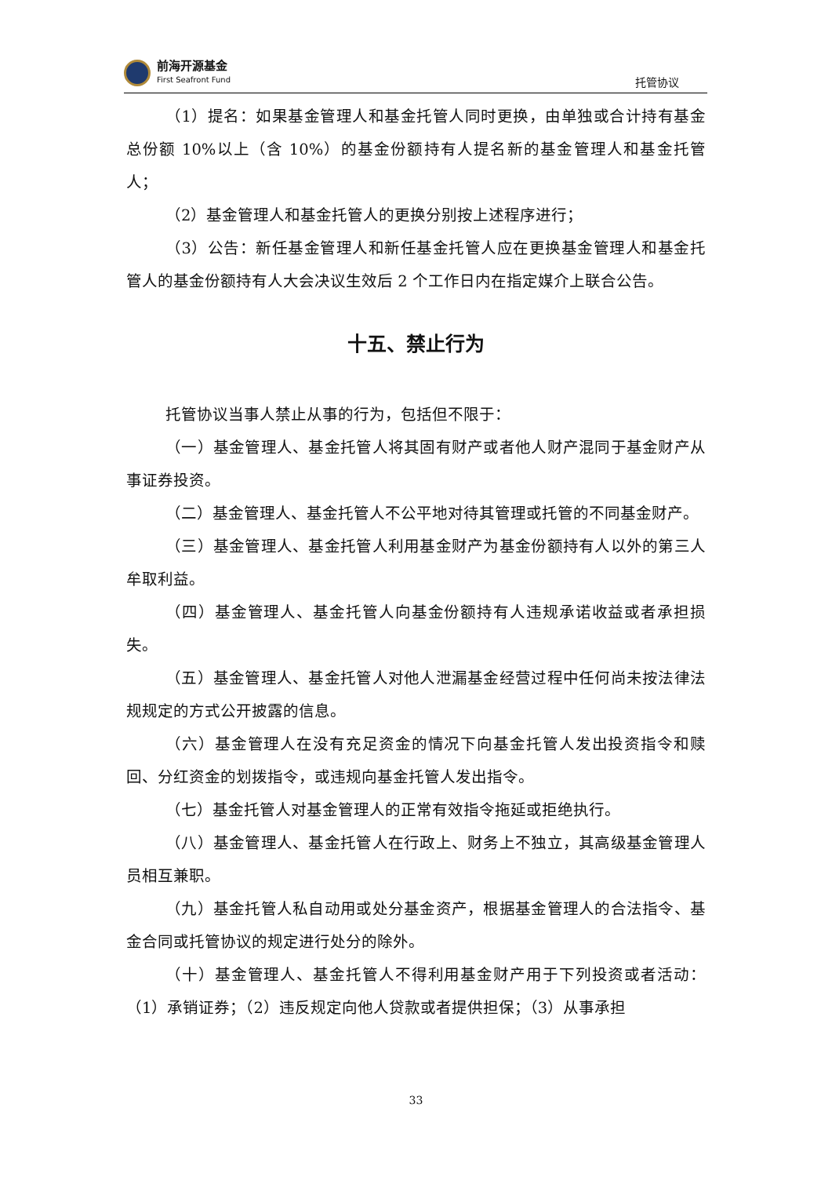前海开源基金
First Seafront Fund
托管协议
（1）提名：如果基金管理人和基金托管人同时更换，由单独或合计持有基金总份额 10%以上（含 10%）的基金份额持有人提名新的基金管理人和基金托管人；
（2）基金管理人和基金托管人的更换分别按上述程序进行；
（3）公告：新任基金管理人和新任基金托管人应在更换基金管理人和基金托管人的基金份额持有人大会决议生效后 2 个工作日内在指定媒介上联合公告。
十五、禁止行为
托管协议当事人禁止从事的行为，包括但不限于：
（一）基金管理人、基金托管人将其固有财产或者他人财产混同于基金财产从事证券投资。
（二）基金管理人、基金托管人不公平地对待其管理或托管的不同基金财产。
（三）基金管理人、基金托管人利用基金财产为基金份额持有人以外的第三人牟取利益。
（四）基金管理人、基金托管人向基金份额持有人违规承诺收益或者承担损失。
（五）基金管理人、基金托管人对他人泄漏基金经营过程中任何尚未按法律法规规定的方式公开披露的信息。
（六）基金管理人在没有充足资金的情况下向基金托管人发出投资指令和赎回、分红资金的划拨指令，或违规向基金托管人发出指令。
（七）基金托管人对基金管理人的正常有效指令拖延或拒绝执行。
（八）基金管理人、基金托管人在行政上、财务上不独立，其高级基金管理人员相互兼职。
（九）基金托管人私自动用或处分基金资产，根据基金管理人的合法指令、基金合同或托管协议的规定进行处分的除外。
（十）基金管理人、基金托管人不得利用基金财产用于下列投资或者活动：（1）承销证券；（2）违反规定向他人贷款或者提供担保；（3）从事承担
33